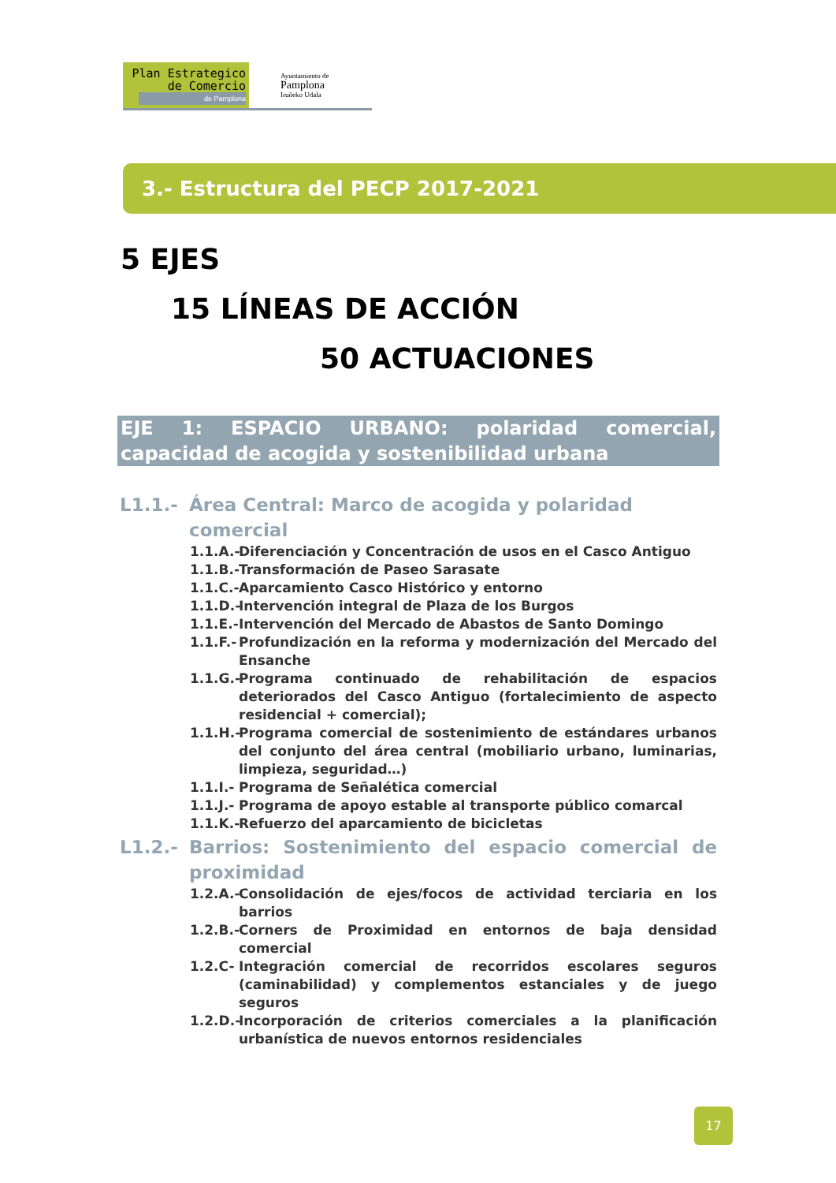Plan Estrategico
de Comercio
de Pamplona
Ayuntamiento de
Pamplona
Iruñeko Udala
3.- Estructura del PECP 2017-2021
5 EJES
15 LÍNEAS DE ACCIÓN
50 ACTUACIONES
EJE 1: ESPACIO URBANO: polaridad comercial, capacidad de acogida y sostenibilidad urbana
L1.1.- Área Central: Marco de acogida y polaridad comercial
1.1.A.- Diferenciación y Concentración de usos en el Casco Antiguo
1.1.B.- Transformación de Paseo Sarasate
1.1.C.- Aparcamiento Casco Histórico y entorno
1.1.D.- Intervención integral de Plaza de los Burgos
1.1.E.- Intervención del Mercado de Abastos de Santo Domingo
1.1.F.- Profundización en la reforma y modernización del Mercado del Ensanche
1.1.G.- Programa continuado de rehabilitación de espacios deteriorados del Casco Antiguo (fortalecimiento de aspecto residencial + comercial);
1.1.H.- Programa comercial de sostenimiento de estándares urbanos del conjunto del área central (mobiliario urbano, luminarias, limpieza, seguridad…)
1.1.I.- Programa de Señalética comercial
1.1.J.- Programa de apoyo estable al transporte público comarcal
1.1.K.- Refuerzo del aparcamiento de bicicletas
L1.2.- Barrios: Sostenimiento del espacio comercial de proximidad
1.2.A.- Consolidación de ejes/focos de actividad terciaria en los barrios
1.2.B.- Corners de Proximidad en entornos de baja densidad comercial
1.2.C- Integración comercial de recorridos escolares seguros (caminabilidad) y complementos estanciales y de juego seguros
1.2.D.- Incorporación de criterios comerciales a la planificación urbanística de nuevos entornos residenciales
17